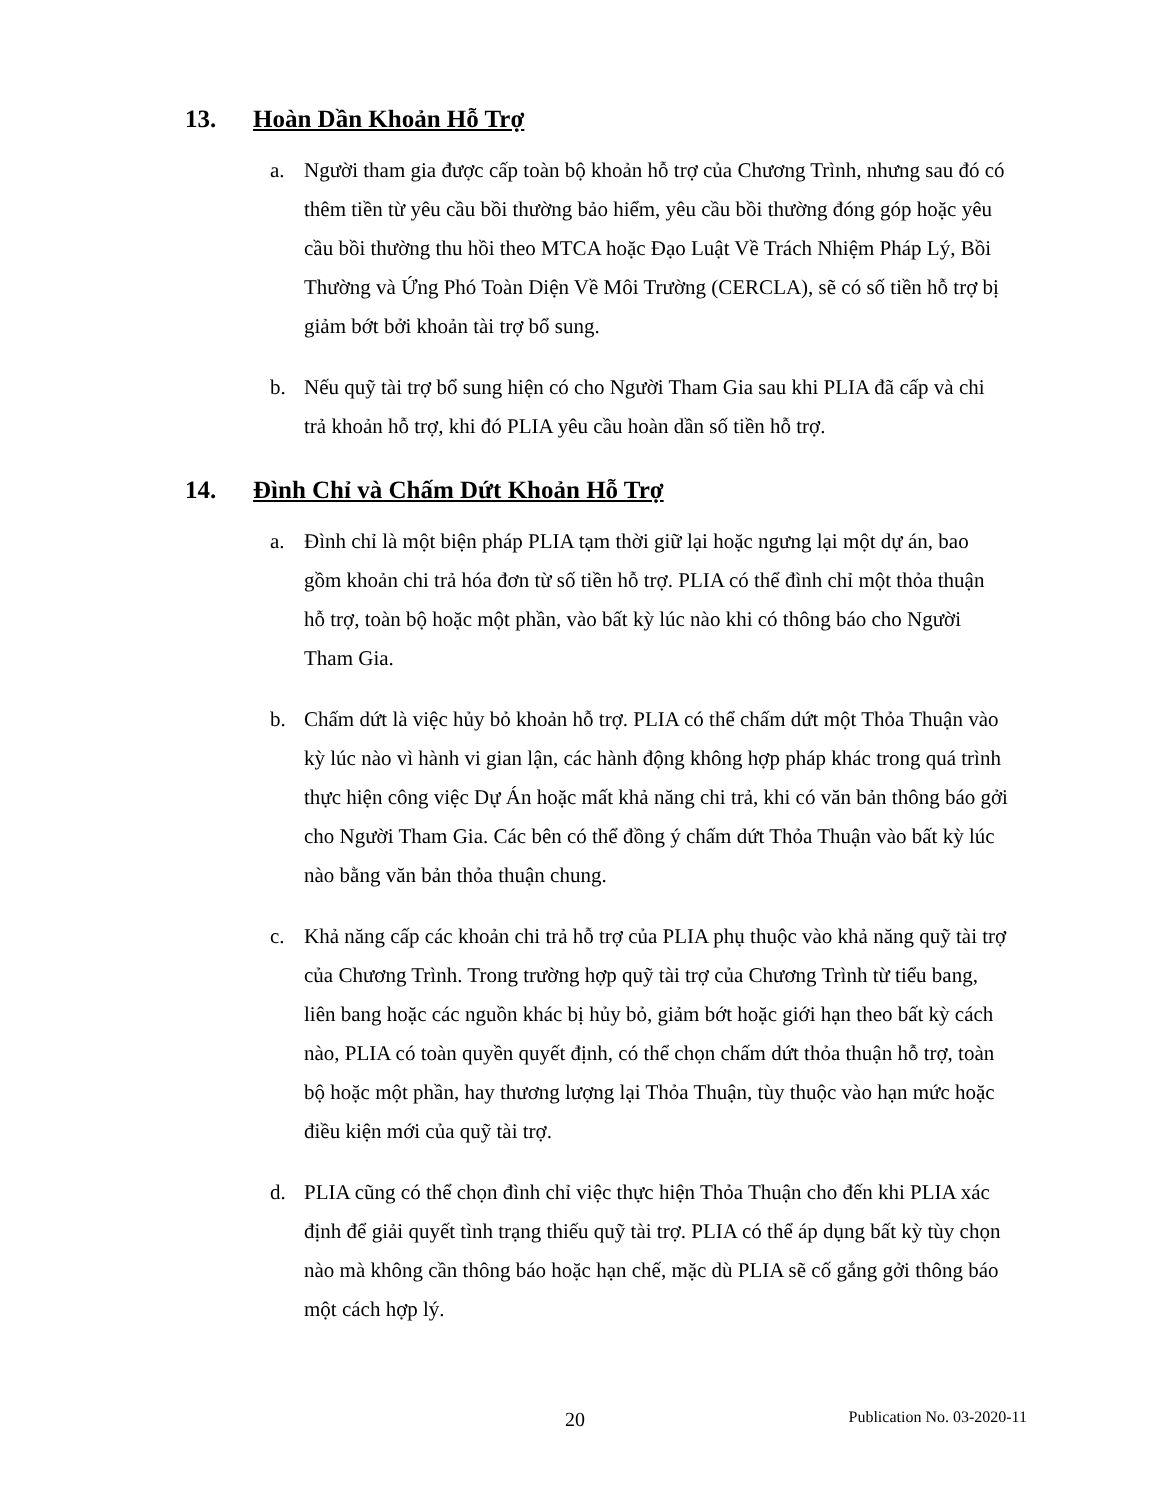13. Hoàn Dần Khoản Hỗ Trợ
a. Người tham gia được cấp toàn bộ khoản hỗ trợ của Chương Trình, nhưng sau đó có thêm tiền từ yêu cầu bồi thường bảo hiểm, yêu cầu bồi thường đóng góp hoặc yêu cầu bồi thường thu hồi theo MTCA hoặc Đạo Luật Về Trách Nhiệm Pháp Lý, Bồi Thường và Ứng Phó Toàn Diện Về Môi Trường (CERCLA), sẽ có số tiền hỗ trợ bị giảm bớt bởi khoản tài trợ bổ sung.
b. Nếu quỹ tài trợ bổ sung hiện có cho Người Tham Gia sau khi PLIA đã cấp và chi trả khoản hỗ trợ, khi đó PLIA yêu cầu hoàn dần số tiền hỗ trợ.
14. Đình Chỉ và Chấm Dứt Khoản Hỗ Trợ
a. Đình chỉ là một biện pháp PLIA tạm thời giữ lại hoặc ngưng lại một dự án, bao gồm khoản chi trả hóa đơn từ số tiền hỗ trợ. PLIA có thể đình chỉ một thỏa thuận hỗ trợ, toàn bộ hoặc một phần, vào bất kỳ lúc nào khi có thông báo cho Người Tham Gia.
b. Chấm dứt là việc hủy bỏ khoản hỗ trợ. PLIA có thể chấm dứt một Thỏa Thuận vào kỳ lúc nào vì hành vi gian lận, các hành động không hợp pháp khác trong quá trình thực hiện công việc Dự Án hoặc mất khả năng chi trả, khi có văn bản thông báo gởi cho Người Tham Gia. Các bên có thể đồng ý chấm dứt Thỏa Thuận vào bất kỳ lúc nào bằng văn bản thỏa thuận chung.
c. Khả năng cấp các khoản chi trả hỗ trợ của PLIA phụ thuộc vào khả năng quỹ tài trợ của Chương Trình. Trong trường hợp quỹ tài trợ của Chương Trình từ tiểu bang, liên bang hoặc các nguồn khác bị hủy bỏ, giảm bớt hoặc giới hạn theo bất kỳ cách nào, PLIA có toàn quyền quyết định, có thể chọn chấm dứt thỏa thuận hỗ trợ, toàn bộ hoặc một phần, hay thương lượng lại Thỏa Thuận, tùy thuộc vào hạn mức hoặc điều kiện mới của quỹ tài trợ.
d. PLIA cũng có thể chọn đình chỉ việc thực hiện Thỏa Thuận cho đến khi PLIA xác định để giải quyết tình trạng thiếu quỹ tài trợ. PLIA có thể áp dụng bất kỳ tùy chọn nào mà không cần thông báo hoặc hạn chế, mặc dù PLIA sẽ cố gắng gởi thông báo một cách hợp lý.
20 Publication No. 03-2020-11